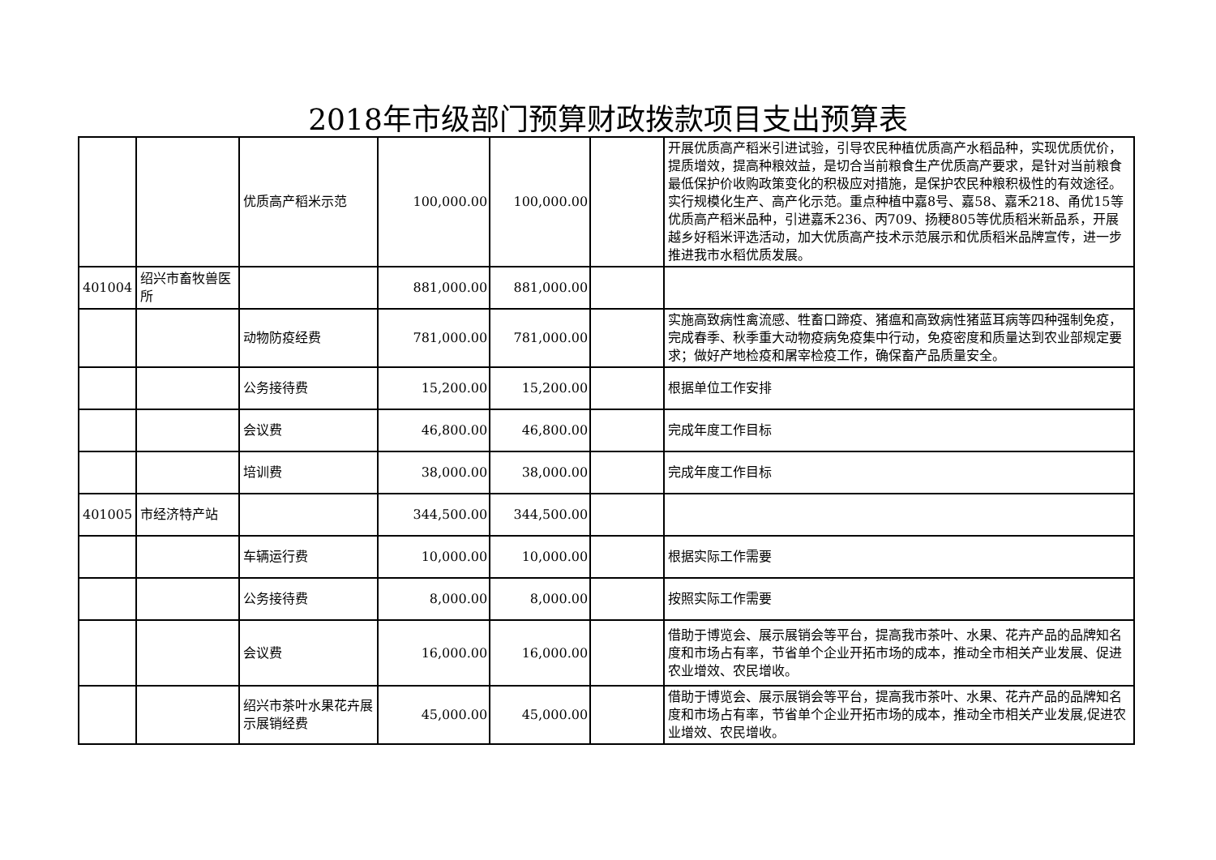2018年市级部门预算财政拨款项目支出预算表
| | | 优质高产稻米示范 | 100,000.00 | 100,000.00 | | 开展优质高产稻米引进试验，引导农民种植优质高产水稻品种，实现优质优价，提质增效，提高种粮效益，是切合当前粮食生产优质高产要求，是针对当前粮食最低保护价收购政策变化的积极应对措施，是保护农民种粮积极性的有效途径。实行规模化生产、高产化示范。重点种植中嘉8号、嘉58、嘉禾218、甬优15等优质高产稻米品种，引进嘉禾236、丙709、扬粳805等优质稻米新品系，开展越乡好稻米评选活动，加大优质高产技术示范展示和优质稻米品牌宣传，进一步推进我市水稻优质发展。 |
| 401004 | 绍兴市畜牧兽医所 | | 881,000.00 | 881,000.00 | | |
| | | 动物防疫经费 | 781,000.00 | 781,000.00 | | 实施高致病性禽流感、牲畜口蹄疫、猪瘟和高致病性猪蓝耳病等四种强制免疫，完成春季、秋季重大动物疫病免疫集中行动，免疫密度和质量达到农业部规定要求；做好产地检疫和屠宰检疫工作，确保畜产品质量安全。 |
| | | 公务接待费 | 15,200.00 | 15,200.00 | | 根据单位工作安排 |
| | | 会议费 | 46,800.00 | 46,800.00 | | 完成年度工作目标 |
| | | 培训费 | 38,000.00 | 38,000.00 | | 完成年度工作目标 |
| 401005 | 市经济特产站 | | 344,500.00 | 344,500.00 | | |
| | | 车辆运行费 | 10,000.00 | 10,000.00 | | 根据实际工作需要 |
| | | 公务接待费 | 8,000.00 | 8,000.00 | | 按照实际工作需要 |
| | | 会议费 | 16,000.00 | 16,000.00 | | 借助于博览会、展示展销会等平台，提高我市茶叶、水果、花卉产品的品牌知名度和市场占有率，节省单个企业开拓市场的成本，推动全市相关产业发展、促进农业增效、农民增收。 |
| | | 绍兴市茶叶水果花卉展示展销经费 | 45,000.00 | 45,000.00 | | 借助于博览会、展示展销会等平台，提高我市茶叶、水果、花卉产品的品牌知名度和市场占有率，节省单个企业开拓市场的成本，推动全市相关产业发展,促进农业增效、农民增收。 |